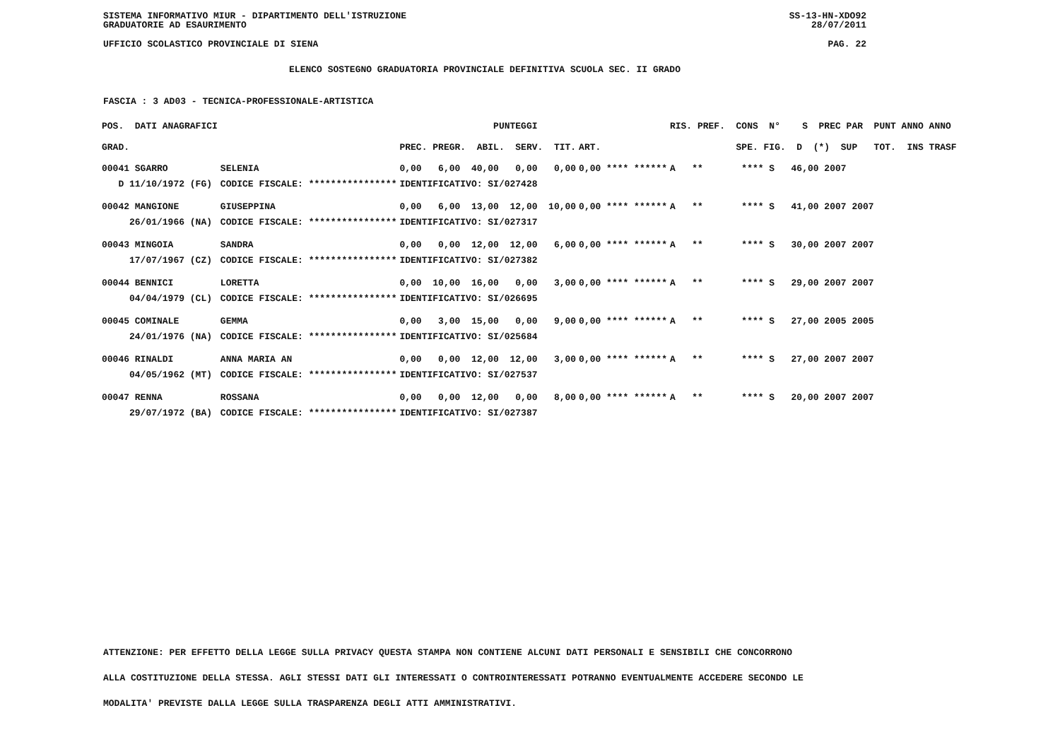SISTEMA INFORMATIVO MIUR - DIPARTIMENTO DELL'ISTRUZIONE SS-13-HN-XDO92
GRADUATORIE AD ESAURIMENTO 28/07/2011
UFFICIO SCOLASTICO PROVINCIALE DI SIENA PAG. 22
ELENCO SOSTEGNO GRADUATORIA PROVINCIALE DEFINITIVA SCUOLA SEC. II GRADO
FASCIA : 3 AD03 - TECNICA-PROFESSIONALE-ARTISTICA
| POS. DATI ANAGRAFICI | | PUNTEGGI | | RIS. PREF. CONS N° S PREC PAR PUNT ANNO ANNO |
| --- | --- | --- | --- | --- |
| GRAD. | | PREC. PREGR. ABIL. SERV. TIT. | ART. | SPE. FIG. D (*) SUP TOT. INS TRASF |
| 00041 SGARRO | SELENIA | 0,00 6,00 40,00 0,00 0,00 | 0,00 **** ****** | A ** **** S 46,00 2007 |
| D 11/10/1972 (FG) | CODICE FISCALE: **************** | IDENTIFICATIVO: SI/027428 | | |
| 00042 MANGIONE | GIUSEPPINA | 0,00 6,00 13,00 12,00 10,00 | 0,00 **** ****** | A ** **** S 41,00 2007 2007 |
| 26/01/1966 (NA) | CODICE FISCALE: **************** | IDENTIFICATIVO: SI/027317 | | |
| 00043 MINGOIA | SANDRA | 0,00 0,00 12,00 12,00 6,00 | 0,00 **** ****** | A ** **** S 30,00 2007 2007 |
| 17/07/1967 (CZ) | CODICE FISCALE: **************** | IDENTIFICATIVO: SI/027382 | | |
| 00044 BENNICI | LORETTA | 0,00 10,00 16,00 0,00 3,00 | 0,00 **** ****** | A ** **** S 29,00 2007 2007 |
| 04/04/1979 (CL) | CODICE FISCALE: **************** | IDENTIFICATIVO: SI/026695 | | |
| 00045 COMINALE | GEMMA | 0,00 3,00 15,00 0,00 9,00 | 0,00 **** ****** | A ** **** S 27,00 2005 2005 |
| 24/01/1976 (NA) | CODICE FISCALE: **************** | IDENTIFICATIVO: SI/025684 | | |
| 00046 RINALDI | ANNA MARIA AN | 0,00 0,00 12,00 12,00 3,00 | 0,00 **** ****** | A ** **** S 27,00 2007 2007 |
| 04/05/1962 (MT) | CODICE FISCALE: **************** | IDENTIFICATIVO: SI/027537 | | |
| 00047 RENNA | ROSSANA | 0,00 0,00 12,00 0,00 8,00 | 0,00 **** ****** | A ** **** S 20,00 2007 2007 |
| 29/07/1972 (BA) | CODICE FISCALE: **************** | IDENTIFICATIVO: SI/027387 | | |
ATTENZIONE: PER EFFETTO DELLA LEGGE SULLA PRIVACY QUESTA STAMPA NON CONTIENE ALCUNI DATI PERSONALI E SENSIBILI CHE CONCORRONO
ALLA COSTITUZIONE DELLA STESSA. AGLI STESSI DATI GLI INTERESSATI O CONTROINTERESSATI POTRANNO EVENTUALMENTE ACCEDERE SECONDO LE
MODALITA' PREVISTE DALLA LEGGE SULLA TRASPARENZA DEGLI ATTI AMMINISTRATIVI.